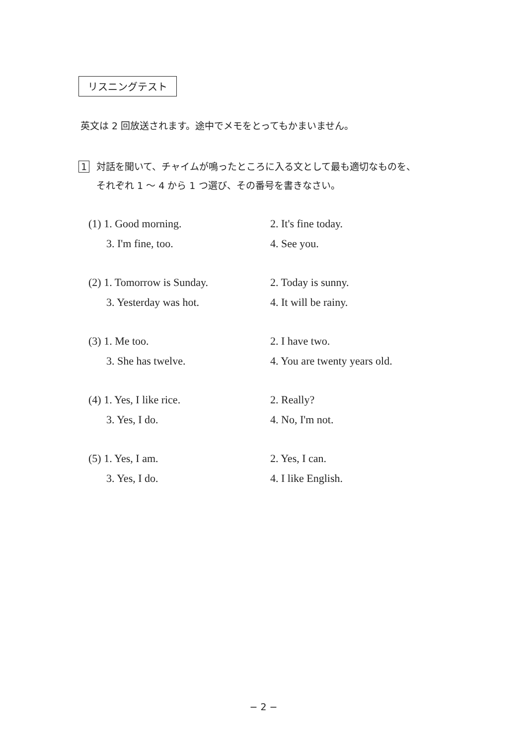リスニングテスト
英文は 2 回放送されます。途中でメモをとってもかまいません。
1 対話を聞いて、チャイムが鳴ったところに入る文として最も適切なものを、
それぞれ 1 〜 4 から 1 つ選び、その番号を書きなさい。
(1) 1. Good morning. 2. It's fine today.
3. I'm fine, too. 4. See you.
(2) 1. Tomorrow is Sunday. 2. Today is sunny.
3. Yesterday was hot. 4. It will be rainy.
(3) 1. Me too. 2. I have two.
3. She has twelve. 4. You are twenty years old.
(4) 1. Yes, I like rice. 2. Really?
3. Yes, I do. 4. No, I'm not.
(5) 1. Yes, I am. 2. Yes, I can.
3. Yes, I do. 4. I like English.
− 2 −